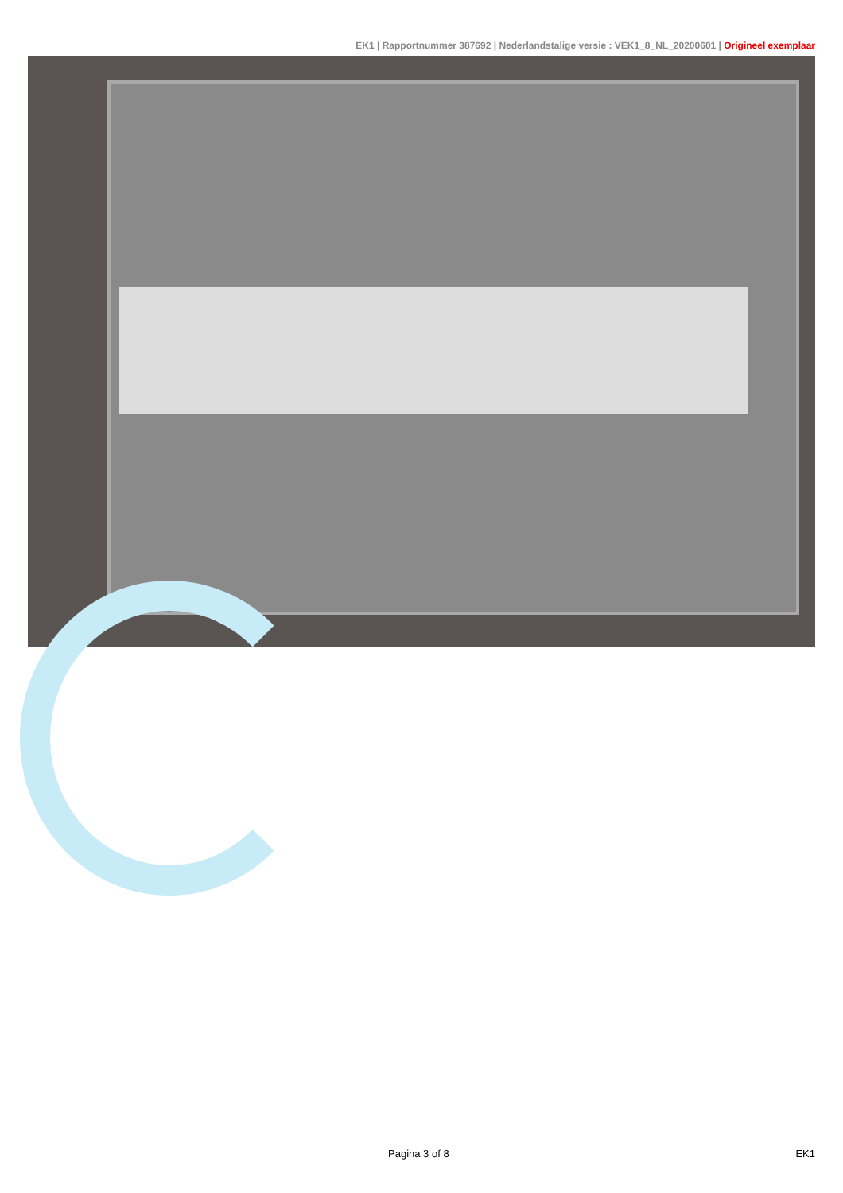EK1 | Rapportnummer 387692 | Nederlandstalige versie : VEK1_8_NL_20200601 | Origineel exemplaar
Pagina 3 of 8 EK1